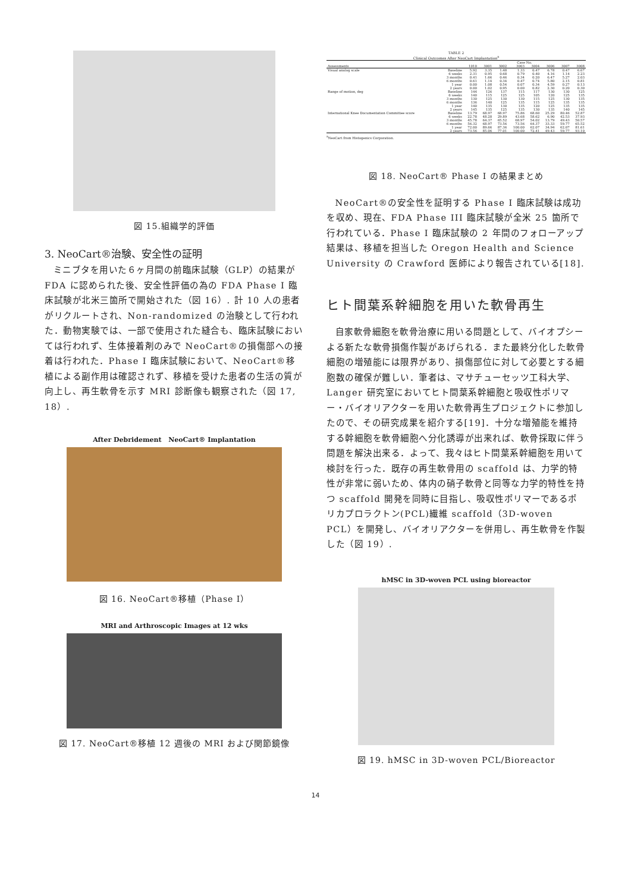図 15.組織学的評価
3. NeoCart®治験、安全性の証明
ミニブタを用いた６ヶ月間の前臨床試験（GLP）の結果が FDA に認められた後、安全性評価の為の FDA Phase I 臨床試験が北米三箇所で開始された（図 16）. 計 10 人の患者がリクルートされ、Non-randomized の治験として行われた．動物実験では、一部で使用された縫合も、臨床試験においては行われず、生体接着剤のみで NeoCart®の損傷部への接着は行われた．Phase I 臨床試験において、NeoCart®移植による副作用は確認されず、移植を受けた患者の生活の質が向上し、再生軟骨を示す MRI 診断像も観察された（図 17, 18）.
After Debridement NeoCart® Implantation
図 16. NeoCart®移植（Phase I）
MRI and Arthroscopic Images at 12 wks
図 17. NeoCart®移植 12 週後の MRI および関節鏡像
TABLE 2
Clinical Outcomes After NeoCart Implantation<sup>a</sup>
| | | Case No. | | | | | | | |
| --- | --- | --- | --- | --- | --- | --- | --- | --- | --- |
| Assessments | | 1010 | 3001 | 3002 | 3003 | 3004 | 3006 | 3007 | 3008 |
| Visual analog scale | Baseline | 5.92 | 3.35 | 1.48 | 1.33 | 0.47 | 6.78 | 0.47 | 6.67 |
| | 6 weeks | 2.31 | 0.95 | 0.68 | 0.79 | 0.40 | 4.16 | 1.14 | 2.23 |
| | 3 months | 0.41 | 1.66 | 0.46 | 0.34 | 0.20 | 6.47 | 5.27 | 2.03 |
| | 6 months | 0.61 | 1.14 | 0.34 | 0.47 | 0.74 | 5.80 | 2.15 | 0.81 |
| | 1 year | 0.00 | 1.08 | 0.54 | 0.07 | 0.34 | 4.59 | 0.27 | 0.13 |
| | 2 years | 0.00 | 1.02 | 0.95 | 0.00 | 0.82 | 2.30 | 0.20 | 0.30 |
| Range of motion, deg | Baseline | 144 | 126 | 137 | 115 | 117 | 130 | 130 | 125 |
| | 6 weeks | 140 | 115 | 125 | 125 | 105 | 120 | 125 | 135 |
| | 3 months | 130 | 125 | 130 | 130 | 115 | 125 | 130 | 135 |
| | 6 months | 136 | 140 | 125 | 135 | 115 | 125 | 135 | 135 |
| | 1 year | 140 | 135 | 130 | 135 | 120 | 125 | 135 | 135 |
| | 2 years | 145 | 135 | 125 | 135 | 130 | 135 | 140 | 145 |
| International Knee Documentation Committee score | Baseline | 13.79 | 68.97 | 68.97 | 75.86 | 68.60 | 25.29 | 80.46 | 52.87 |
| | 6 weeks | 22.78 | 48.28 | 29.89 | 43.68 | 58.62 | 6.90 | 42.53 | 37.93 |
| | 3 months | 45.78 | 64.37 | 65.52 | 68.97 | 54.02 | 13.79 | 49.43 | 50.57 |
| | 6 months | 56.32 | 68.97 | 73.56 | 73.56 | 64.37 | 33.33 | 59.77 | 65.52 |
| | 1 year | 72.00 | 89.66 | 87.36 | 100.00 | 62.07 | 34.94 | 62.07 | 81.61 |
| | 2 years | 73.56 | 85.06 | 77.01 | 100.00 | 72.41 | 49.43 | 59.77 | 93.10 |
<sup>a</sup> NeoCart from Histogenics Corporation.
図 18. NeoCart® Phase I の結果まとめ
NeoCart®の安全性を証明する Phase I 臨床試験は成功を収め、現在、FDA Phase III 臨床試験が全米 25 箇所で行われている．Phase I 臨床試験の 2 年間のフォローアップ結果は、移植を担当した Oregon Health and Science University の Crawford 医師により報告されている[18].
ヒト間葉系幹細胞を用いた軟骨再生
自家軟骨細胞を軟骨治療に用いる問題として、バイオプシーよる新たな軟骨損傷作製があげられる．また最終分化した軟骨細胞の増殖能には限界があり、損傷部位に対して必要とする細胞数の確保が難しい．筆者は、マサチューセッツ工科大学、Langer 研究室においてヒト間葉系幹細胞と吸収性ポリマー・バイオリアクターを用いた軟骨再生プロジェクトに参加したので、その研究成果を紹介する[19]．十分な増殖能を維持する幹細胞を軟骨細胞へ分化誘導が出来れば、軟骨採取に伴う問題を解決出来る．よって、我々はヒト間葉系幹細胞を用いて検討を行った．既存の再生軟骨用の scaffold は、力学的特性が非常に弱いため、体内の硝子軟骨と同等な力学的特性を持つ scaffold 開発を同時に目指し、吸収性ポリマーであるポリカプロラクトン(PCL)繊維 scaffold（3D-woven PCL）を開発し、バイオリアクターを併用し、再生軟骨を作製した（図 19）.
hMSC in 3D-woven PCL using bioreactor
図 19. hMSC in 3D-woven PCL/Bioreactor
14